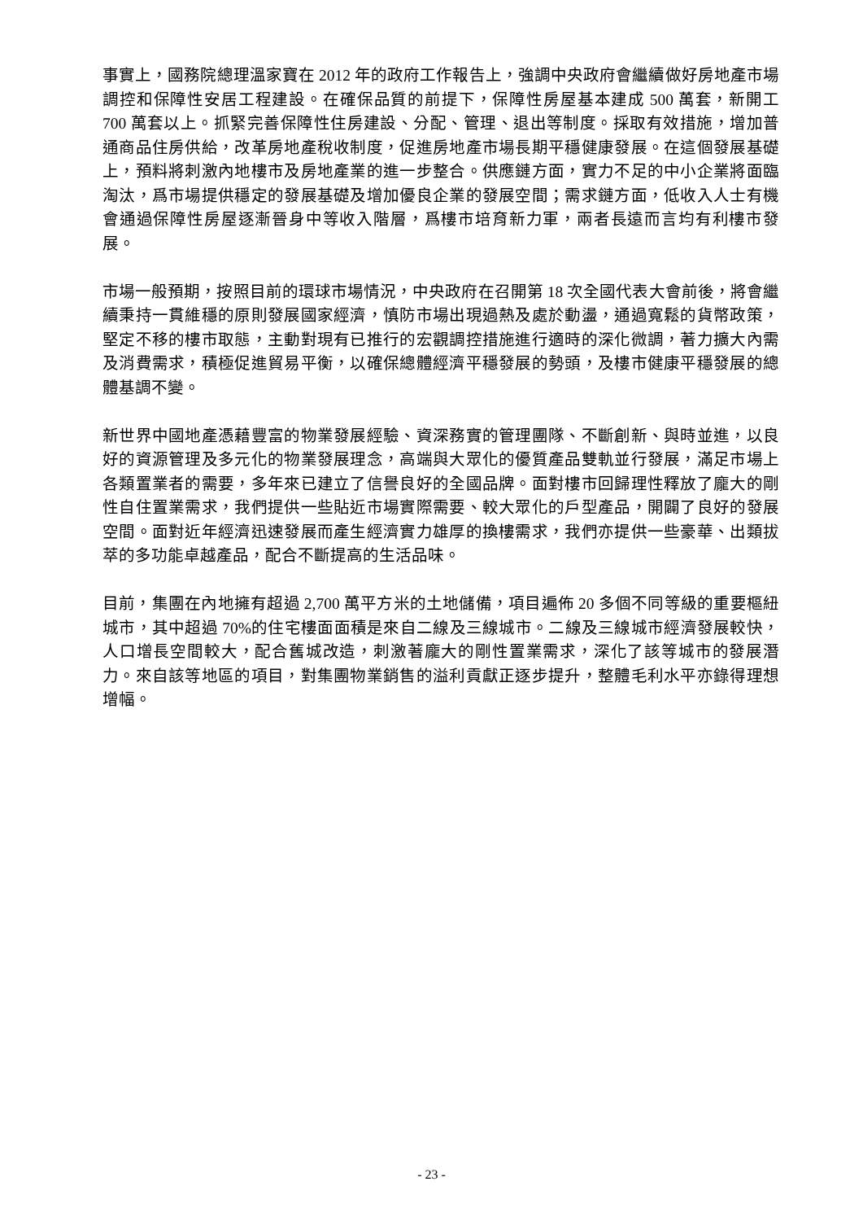事實上，國務院總理溫家寶在 2012 年的政府工作報告上，強調中央政府會繼續做好房地產市場調控和保障性安居工程建設。在確保品質的前提下，保障性房屋基本建成 500 萬套，新開工 700 萬套以上。抓緊完善保障性住房建設、分配、管理、退出等制度。採取有效措施，增加普通商品住房供給，改革房地產稅收制度，促進房地產市場長期平穩健康發展。在這個發展基礎上，預料將刺激內地樓市及房地產業的進一步整合。供應鏈方面，實力不足的中小企業將面臨淘汰，爲市場提供穩定的發展基礎及增加優良企業的發展空間；需求鏈方面，低收入人士有機會通過保障性房屋逐漸晉身中等收入階層，爲樓市培育新力軍，兩者長遠而言均有利樓市發展。
市場一般預期，按照目前的環球市場情況，中央政府在召開第 18 次全國代表大會前後，將會繼續秉持一貫維穩的原則發展國家經濟，慎防市場出現過熱及處於動盪，通過寬鬆的貨幣政策，堅定不移的樓市取態，主動對現有已推行的宏觀調控措施進行適時的深化微調，著力擴大內需及消費需求，積極促進貿易平衡，以確保總體經濟平穩發展的勢頭，及樓市健康平穩發展的總體基調不變。
新世界中國地產憑藉豐富的物業發展經驗、資深務實的管理團隊、不斷創新、與時並進，以良好的資源管理及多元化的物業發展理念，高端與大眾化的優質產品雙軌並行發展，滿足市場上各類置業者的需要，多年來已建立了信譽良好的全國品牌。面對樓市回歸理性釋放了龐大的剛性自住置業需求，我們提供一些貼近市場實際需要、較大眾化的戶型產品，開闢了良好的發展空間。面對近年經濟迅速發展而產生經濟實力雄厚的換樓需求，我們亦提供一些豪華、出類拔萃的多功能卓越產品，配合不斷提高的生活品味。
目前，集團在內地擁有超過 2,700 萬平方米的土地儲備，項目遍佈 20 多個不同等級的重要樞紐城市，其中超過 70%的住宅樓面面積是來自二線及三線城市。二線及三線城市經濟發展較快，人口增長空間較大，配合舊城改造，刺激著龐大的剛性置業需求，深化了該等城市的發展潛力。來自該等地區的項目，對集團物業銷售的溢利貢獻正逐步提升，整體毛利水平亦錄得理想增幅。
- 23 -